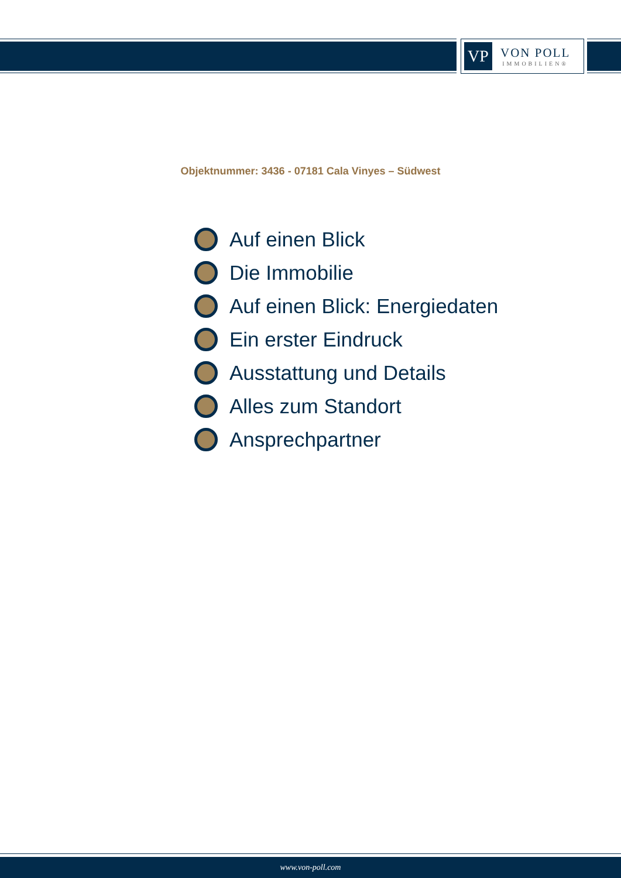VP
VON POLL
IMMOBILIEN®
Objektnummer: 3436 - 07181 Cala Vinyes – Südwest
Auf einen Blick
Die Immobilie
Auf einen Blick: Energiedaten
Ein erster Eindruck
Ausstattung und Details
Alles zum Standort
Ansprechpartner
www.von-poll.com